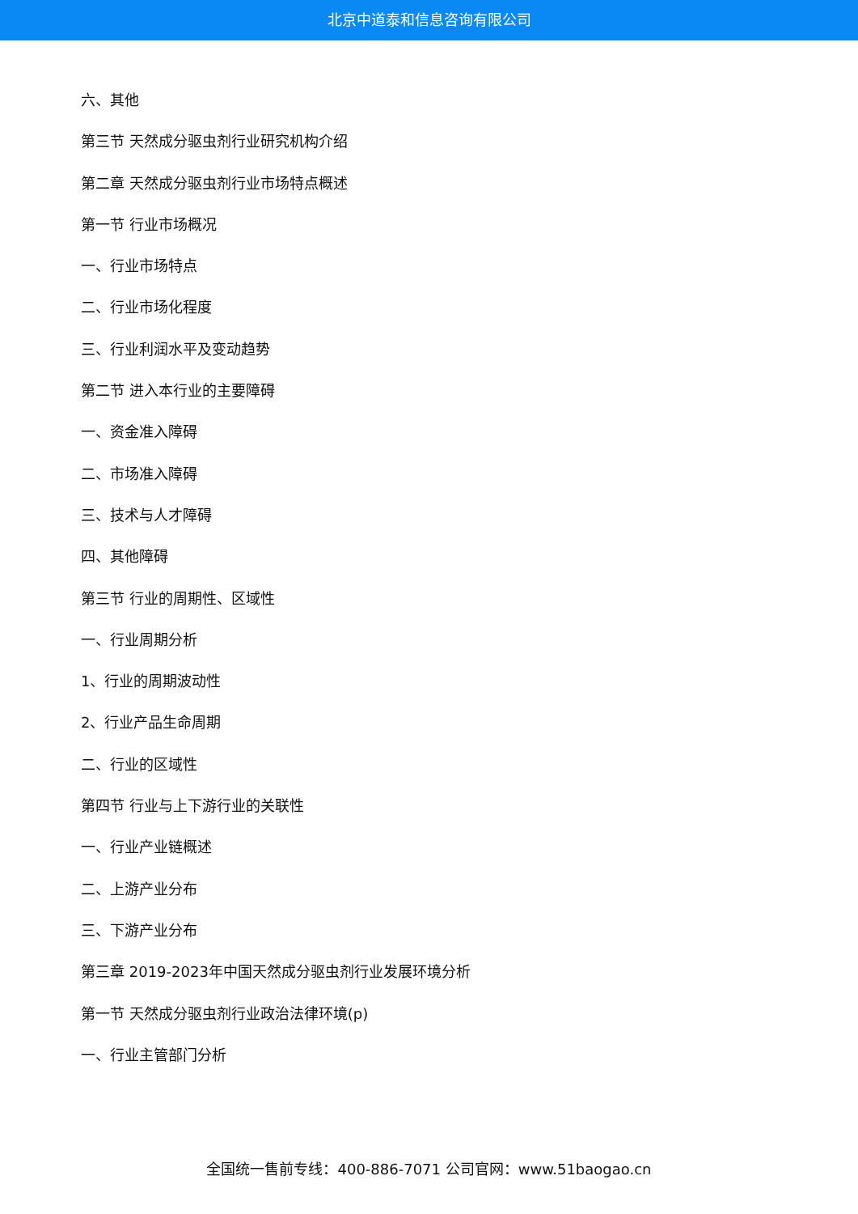北京中道泰和信息咨询有限公司
六、其他
第三节 天然成分驱虫剂行业研究机构介绍
第二章 天然成分驱虫剂行业市场特点概述
第一节 行业市场概况
一、行业市场特点
二、行业市场化程度
三、行业利润水平及变动趋势
第二节 进入本行业的主要障碍
一、资金准入障碍
二、市场准入障碍
三、技术与人才障碍
四、其他障碍
第三节 行业的周期性、区域性
一、行业周期分析
1、行业的周期波动性
2、行业产品生命周期
二、行业的区域性
第四节 行业与上下游行业的关联性
一、行业产业链概述
二、上游产业分布
三、下游产业分布
第三章 2019-2023年中国天然成分驱虫剂行业发展环境分析
第一节 天然成分驱虫剂行业政治法律环境(p)
一、行业主管部门分析
全国统一售前专线：400-886-7071 公司官网：www.51baogao.cn